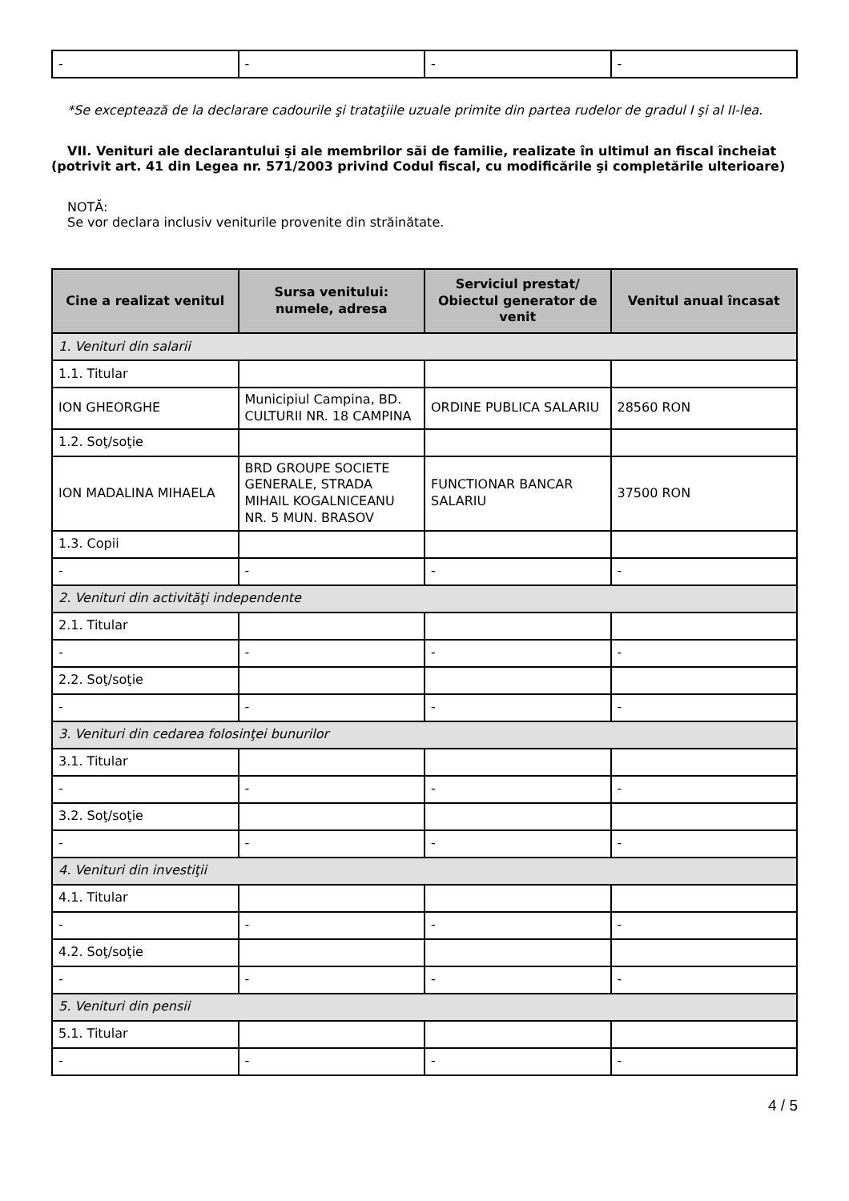| - | - | - | - |
*Se exceptează de la declarare cadourile şi trataţiile uzuale primite din partea rudelor de gradul I şi al II-lea.
VII. Venituri ale declarantului şi ale membrilor săi de familie, realizate în ultimul an fiscal încheiat (potrivit art. 41 din Legea nr. 571/2003 privind Codul fiscal, cu modificările şi completările ulterioare)
NOTĂ:
Se vor declara inclusiv veniturile provenite din străinătate.
| Cine a realizat venitul | Sursa venitului: numele, adresa | Serviciul prestat/ Obiectul generator de venit | Venitul anual încasat |
| --- | --- | --- | --- |
| 1. Venituri din salarii | | | |
| 1.1. Titular | | | |
| ION GHEORGHE | Municipiul Campina, BD. CULTURII NR. 18 CAMPINA | ORDINE PUBLICA SALARIU | 28560 RON |
| 1.2. Soţ/soţie | | | |
| ION MADALINA MIHAELA | BRD GROUPE SOCIETE GENERALE, STRADA MIHAIL KOGALNICEANU NR. 5 MUN. BRASOV | FUNCTIONAR BANCAR SALARIU | 37500 RON |
| 1.3. Copii | | | |
| - | - | - | - |
| 2. Venituri din activităţi independente | | | |
| 2.1. Titular | | | |
| - | - | - | - |
| 2.2. Soţ/soţie | | | |
| - | - | - | - |
| 3. Venituri din cedarea folosinţei bunurilor | | | |
| 3.1. Titular | | | |
| - | - | - | - |
| 3.2. Soţ/soţie | | | |
| - | - | - | - |
| 4. Venituri din investiţii | | | |
| 4.1. Titular | | | |
| - | - | - | - |
| 4.2. Soţ/soţie | | | |
| - | - | - | - |
| 5. Venituri din pensii | | | |
| 5.1. Titular | | | |
| - | - | - | - |
4 / 5